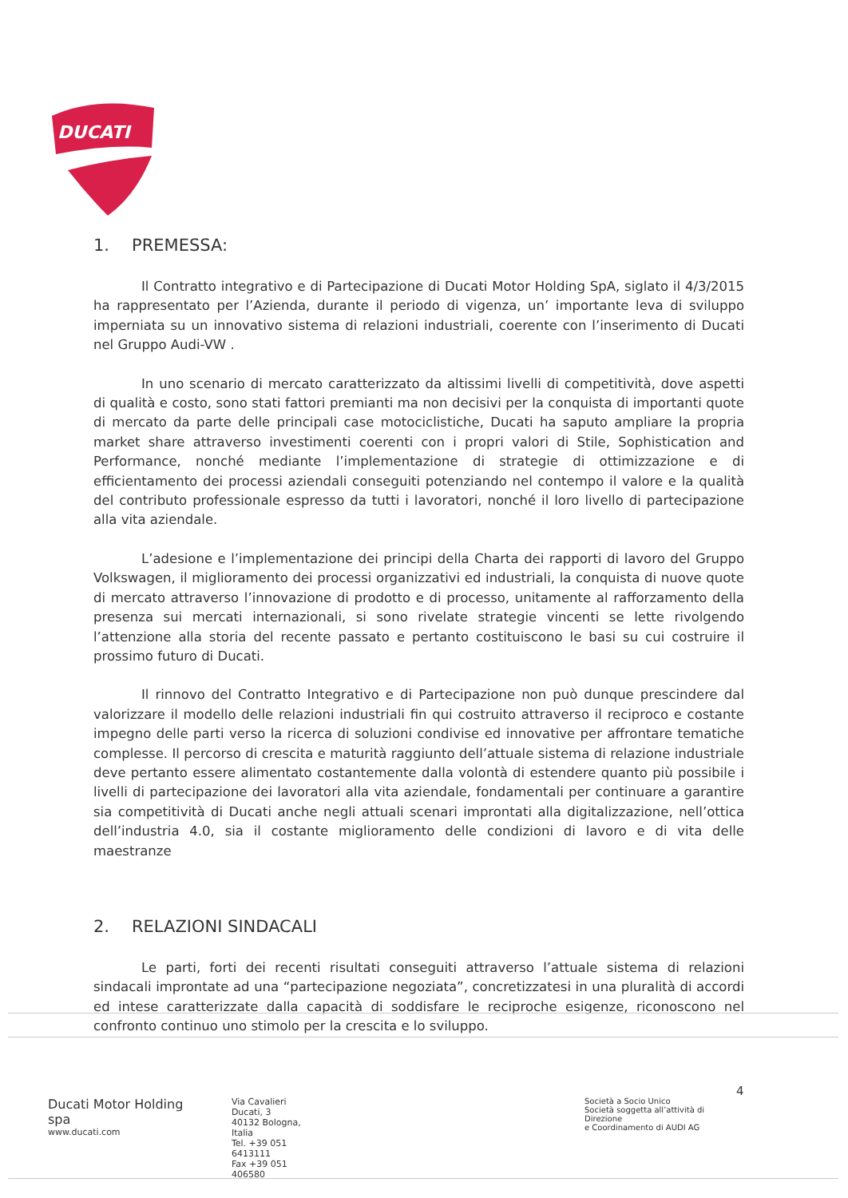DUCATI
1. PREMESSA:
Il Contratto integrativo e di Partecipazione di Ducati Motor Holding SpA, siglato il 4/3/2015 ha rappresentato per l’Azienda, durante il periodo di vigenza, un’ importante leva di sviluppo imperniata su un innovativo sistema di relazioni industriali, coerente con l’inserimento di Ducati nel Gruppo Audi-VW .
In uno scenario di mercato caratterizzato da altissimi livelli di competitività, dove aspetti di qualità e costo, sono stati fattori premianti ma non decisivi per la conquista di importanti quote di mercato da parte delle principali case motociclistiche, Ducati ha saputo ampliare la propria market share attraverso investimenti coerenti con i propri valori di Stile, Sophistication and Performance, nonché mediante l’implementazione di strategie di ottimizzazione e di efficientamento dei processi aziendali conseguiti potenziando nel contempo il valore e la qualità del contributo professionale espresso da tutti i lavoratori, nonché il loro livello di partecipazione alla vita aziendale.
L’adesione e l’implementazione dei principi della Charta dei rapporti di lavoro del Gruppo Volkswagen, il miglioramento dei processi organizzativi ed industriali, la conquista di nuove quote di mercato attraverso l’innovazione di prodotto e di processo, unitamente al rafforzamento della presenza sui mercati internazionali, si sono rivelate strategie vincenti se lette rivolgendo l’attenzione alla storia del recente passato e pertanto costituiscono le basi su cui costruire il prossimo futuro di Ducati.
Il rinnovo del Contratto Integrativo e di Partecipazione non può dunque prescindere dal valorizzare il modello delle relazioni industriali fin qui costruito attraverso il reciproco e costante impegno delle parti verso la ricerca di soluzioni condivise ed innovative per affrontare tematiche complesse. Il percorso di crescita e maturità raggiunto dell’attuale sistema di relazione industriale deve pertanto essere alimentato costantemente dalla volontà di estendere quanto più possibile i livelli di partecipazione dei lavoratori alla vita aziendale, fondamentali per continuare a garantire sia competitività di Ducati anche negli attuali scenari improntati alla digitalizzazione, nell’ottica dell’industria 4.0, sia il costante miglioramento delle condizioni di lavoro e di vita delle maestranze
2. RELAZIONI SINDACALI
Le parti, forti dei recenti risultati conseguiti attraverso l’attuale sistema di relazioni sindacali improntate ad una “partecipazione negoziata”, concretizzatesi in una pluralità di accordi ed intese caratterizzate dalla capacità di soddisfare le reciproche esigenze, riconoscono nel confronto continuo uno stimolo per la crescita e lo sviluppo.
4
Ducati Motor Holding spa
www.ducati.com
Via Cavalieri Ducati, 3
40132 Bologna, Italia
Tel. +39 051 6413111
Fax +39 051 406580
Società a Socio Unico
Società soggetta all’attività di Direzione
e Coordinamento di AUDI AG